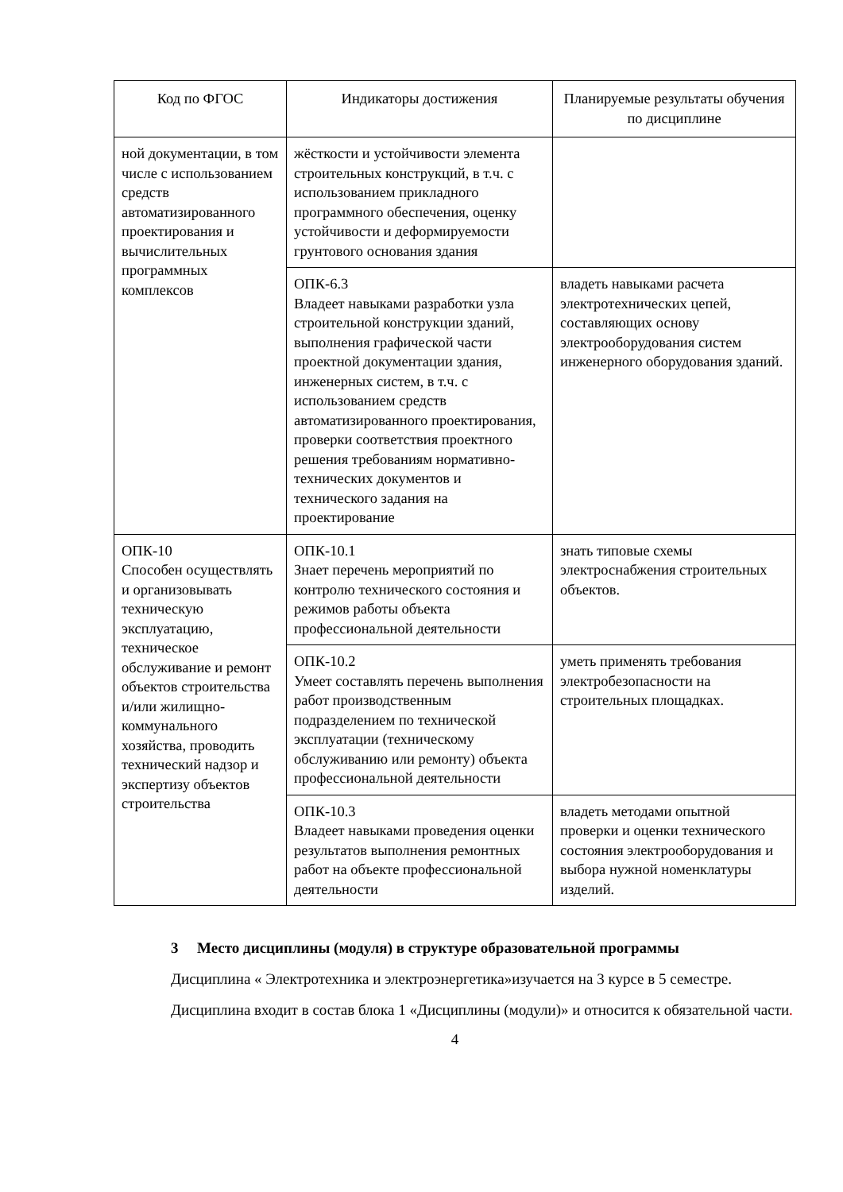| Код по ФГОС | Индикаторы достижения | Планируемые результаты обучения по дисциплине |
| --- | --- | --- |
| ной документации, в том числе с использованием средств автоматизированного проектирования и вычислительных программных комплексов | жёсткости и устойчивости элемента строительных конструкций, в т.ч. с использованием прикладного программного обеспечения, оценку устойчивости и деформируемости грунтового основания здания | |
| | ОПК-6.3 Владеет навыками разработки узла строительной конструкции зданий, выполнения графической части проектной документации здания, инженерных систем, в т.ч. с использованием средств автоматизированного проектирования, проверки соответствия проектного решения требованиям нормативно-технических документов и технического задания на проектирование | владеть навыками расчета электротехнических цепей, составляющих основу электрооборудования систем инженерного оборудования зданий. |
| ОПК-10 Способен осуществлять и организовывать техническую эксплуатацию, техническое обслуживание и ремонт объектов строительства и/или жилищно-коммунального хозяйства, проводить технический надзор и экспертизу объектов строительства | ОПК-10.1 Знает перечень мероприятий по контролю технического состояния и режимов работы объекта профессиональной деятельности | знать типовые схемы электроснабжения строительных объектов. |
| | ОПК-10.2 Умеет составлять перечень выполнения работ производственным подразделением по технической эксплуатации (техническому обслуживанию или ремонту) объекта профессиональной деятельности | уметь применять требования электробезопасности на строительных площадках. |
| | ОПК-10.3 Владеет навыками проведения оценки результатов выполнения ремонтных работ на объекте профессиональной деятельности | владеть методами опытной проверки и оценки технического состояния электрооборудования и выбора нужной номенклатуры изделий. |
3 Место дисциплины (модуля) в структуре образовательной программы
Дисциплина « Электротехника и электроэнергетика»изучается на 3 курсе в 5 семестре.
Дисциплина входит в состав блока 1 «Дисциплины (модули)» и относится к обязательной части.
4